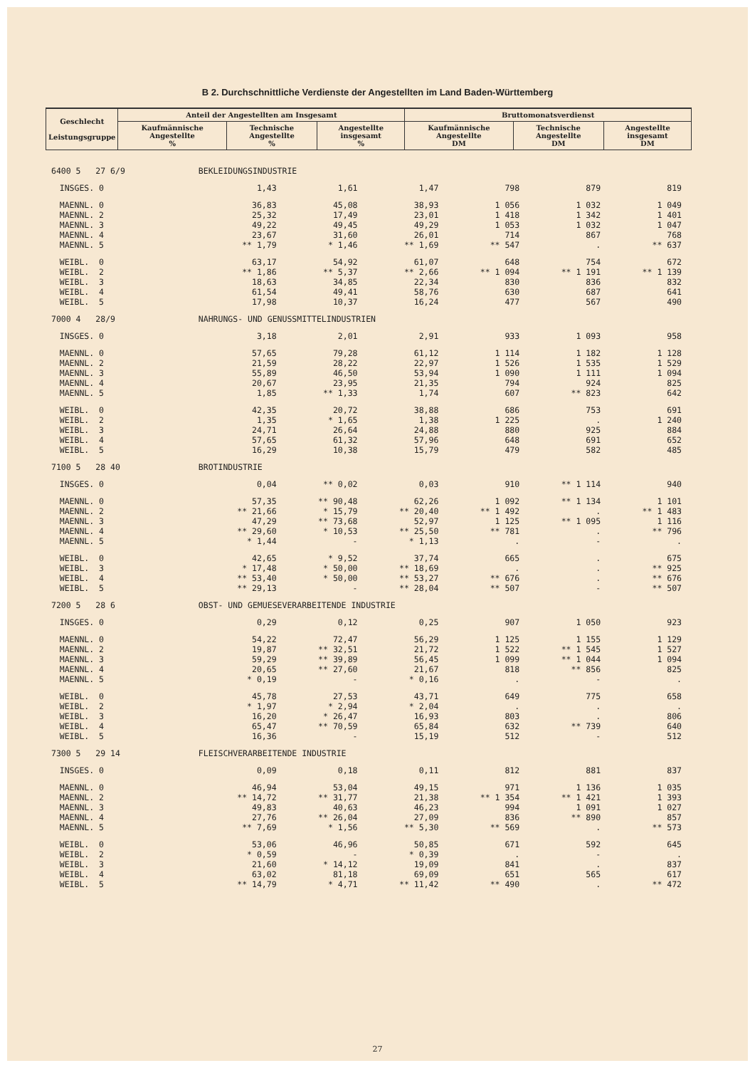B 2. Durchschnittliche Verdienste der Angestellten im Land Baden-Württemberg
| Geschlecht Leistungsgruppe | Anteil der Angestellten am Insgesamt | | | Bruttomonatsverdienst | | |
| --- | --- | --- | --- | --- | --- | --- |
| | Kaufmännische Angestellte % | Technische Angestellte % | Angestellte insgesamt % | Kaufmännische Angestellte DM | Technische Angestellte DM | Angestellte insgesamt DM |
| 6400 5 27 6/9 | | BEKLEIDUNGSINDUSTRIE | | | | | |
| | INSGES. 0 | 1,43 | 1,61 | 1,47 | 798 | 879 | 819 |
| | MAENNL. 0 | 36,83 | 45,08 | 38,93 | 1 056 | 1 032 | 1 049 |
| | MAENNL. 2 | 25,32 | 17,49 | 23,01 | 1 418 | 1 342 | 1 401 |
| | MAENNL. 3 | 49,22 | 49,45 | 49,29 | 1 053 | 1 032 | 1 047 |
| | MAENNL. 4 | 23,67 | 31,60 | 26,01 | 714 | 867 | 768 |
| | MAENNL. 5 | ** 1,79 | * 1,46 | ** 1,69 | ** 547 | . | ** 637 |
| | WEIBL. 0 | 63,17 | 54,92 | 61,07 | 648 | 754 | 672 |
| | WEIBL. 2 | ** 1,86 | ** 5,37 | ** 2,66 | ** 1 094 | ** 1 191 | ** 1 139 |
| | WEIBL. 3 | 18,63 | 34,85 | 22,34 | 830 | 836 | 832 |
| | WEIBL. 4 | 61,54 | 49,41 | 58,76 | 630 | 687 | 641 |
| | WEIBL. 5 | 17,98 | 10,37 | 16,24 | 477 | 567 | 490 |
| 7000 4 28/9 | | NAHRUNGS- UND GENUSSMITTELINDUSTRIEN | | | | | |
| | INSGES. 0 | 3,18 | 2,01 | 2,91 | 933 | 1 093 | 958 |
| | MAENNL. 0 | 57,65 | 79,28 | 61,12 | 1 114 | 1 182 | 1 128 |
| | MAENNL. 2 | 21,59 | 28,22 | 22,97 | 1 526 | 1 535 | 1 529 |
| | MAENNL. 3 | 55,89 | 46,50 | 53,94 | 1 090 | 1 111 | 1 094 |
| | MAENNL. 4 | 20,67 | 23,95 | 21,35 | 794 | 924 | 825 |
| | MAENNL. 5 | 1,85 | ** 1,33 | 1,74 | 607 | ** 823 | 642 |
| | WEIBL. 0 | 42,35 | 20,72 | 38,88 | 686 | 753 | 691 |
| | WEIBL. 2 | 1,35 | * 1,65 | 1,38 | 1 225 | . | 1 240 |
| | WEIBL. 3 | 24,71 | 26,64 | 24,88 | 880 | 925 | 884 |
| | WEIBL. 4 | 57,65 | 61,32 | 57,96 | 648 | 691 | 652 |
| | WEIBL. 5 | 16,29 | 10,38 | 15,79 | 479 | 582 | 485 |
| 7100 5 28 40 | | BROTINDUSTRIE | | | | | |
| | INSGES. 0 | 0,04 | ** 0,02 | 0,03 | 910 | ** 1 114 | 940 |
| | MAENNL. 0 | 57,35 | ** 90,48 | 62,26 | 1 092 | ** 1 134 | 1 101 |
| | MAENNL. 2 | ** 21,66 | * 15,79 | ** 20,40 | ** 1 492 | . | ** 1 483 |
| | MAENNL. 3 | 47,29 | ** 73,68 | 52,97 | 1 125 | ** 1 095 | 1 116 |
| | MAENNL. 4 | ** 29,60 | * 10,53 | ** 25,50 | ** 781 | . | ** 796 |
| | MAENNL. 5 | * 1,44 | - | * 1,13 | . | - | . |
| | WEIBL. 0 | 42,65 | * 9,52 | 37,74 | 665 | . | 675 |
| | WEIBL. 3 | * 17,48 | * 50,00 | ** 18,69 | . | . | ** 925 |
| | WEIBL. 4 | ** 53,40 | * 50,00 | ** 53,27 | ** 676 | . | ** 676 |
| | WEIBL. 5 | ** 29,13 | - | ** 28,04 | ** 507 | - | ** 507 |
| 7200 5 28 6 | | OBST- UND GEMUESEVERARBEITENDE INDUSTRIE | | | | | |
| | INSGES. 0 | 0,29 | 0,12 | 0,25 | 907 | 1 050 | 923 |
| | MAENNL. 0 | 54,22 | 72,47 | 56,29 | 1 125 | 1 155 | 1 129 |
| | MAENNL. 2 | 19,87 | ** 32,51 | 21,72 | 1 522 | ** 1 545 | 1 527 |
| | MAENNL. 3 | 59,29 | ** 39,89 | 56,45 | 1 099 | ** 1 044 | 1 094 |
| | MAENNL. 4 | 20,65 | ** 27,60 | 21,67 | 818 | ** 856 | 825 |
| | MAENNL. 5 | * 0,19 | - | * 0,16 | . | - | . |
| | WEIBL. 0 | 45,78 | 27,53 | 43,71 | 649 | 775 | 658 |
| | WEIBL. 2 | * 1,97 | * 2,94 | * 2,04 | . | . | . |
| | WEIBL. 3 | 16,20 | * 26,47 | 16,93 | 803 | . | 806 |
| | WEIBL. 4 | 65,47 | ** 70,59 | 65,84 | 632 | ** 739 | 640 |
| | WEIBL. 5 | 16,36 | - | 15,19 | 512 | - | 512 |
| 7300 5 29 14 | | FLEISCHVERARBEITENDE INDUSTRIE | | | | | |
| | INSGES. 0 | 0,09 | 0,18 | 0,11 | 812 | 881 | 837 |
| | MAENNL. 0 | 46,94 | 53,04 | 49,15 | 971 | 1 136 | 1 035 |
| | MAENNL. 2 | ** 14,72 | ** 31,77 | 21,38 | ** 1 354 | ** 1 421 | 1 393 |
| | MAENNL. 3 | 49,83 | 40,63 | 46,23 | 994 | 1 091 | 1 027 |
| | MAENNL. 4 | 27,76 | ** 26,04 | 27,09 | 836 | ** 890 | 857 |
| | MAENNL. 5 | ** 7,69 | * 1,56 | ** 5,30 | ** 569 | . | ** 573 |
| | WEIBL. 0 | 53,06 | 46,96 | 50,85 | 671 | 592 | 645 |
| | WEIBL. 2 | * 0,59 | - | * 0,39 | . | - | . |
| | WEIBL. 3 | 21,60 | * 14,12 | 19,09 | 841 | . | 837 |
| | WEIBL. 4 | 63,02 | 81,18 | 69,09 | 651 | 565 | 617 |
| | WEIBL. 5 | ** 14,79 | * 4,71 | ** 11,42 | ** 490 | . | ** 472 |
27